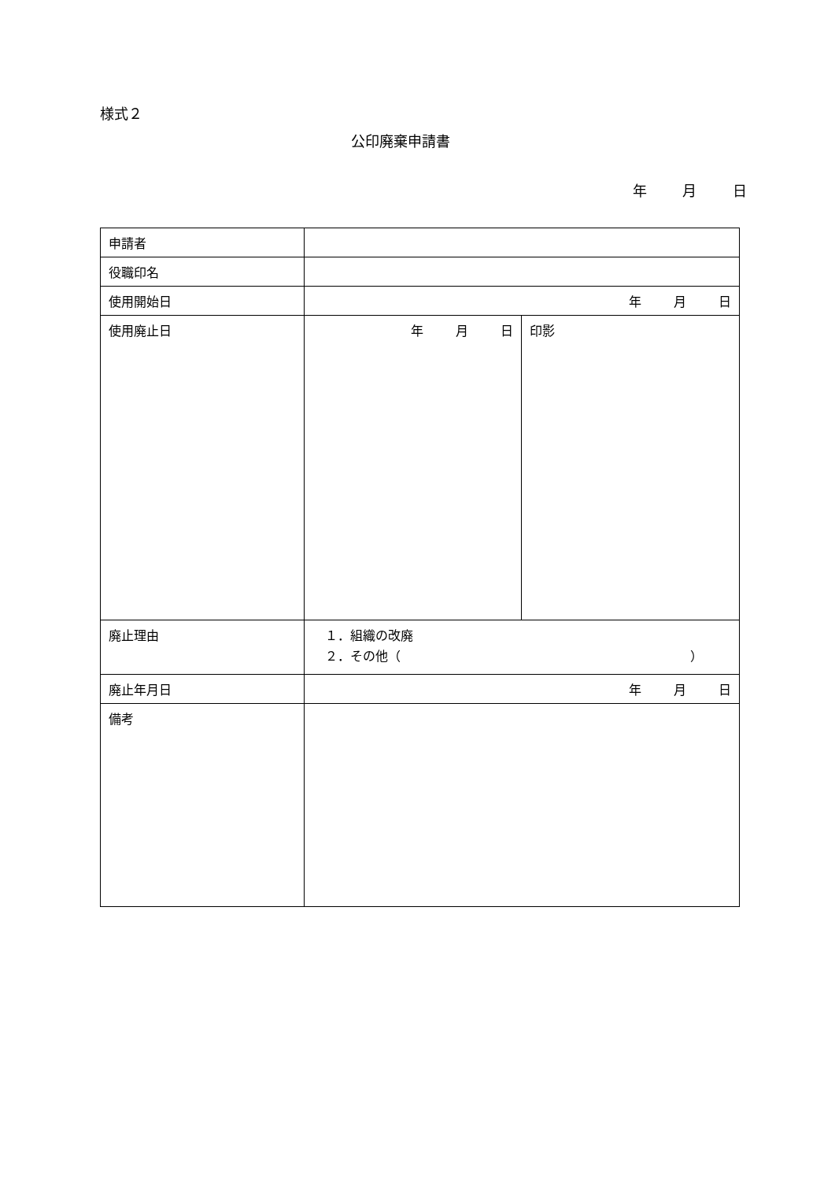様式２
公印廃棄申請書
年 月 日
| 申請者 | | |
| 役職印名 | | |
| 使用開始日 | 年 月 日 | |
| 使用廃止日 | 年 月 日 | 印影 |
| 廃止理由 | １．組織の改廃 ２．その他（ ） | |
| 廃止年月日 | 年 月 日 | |
| 備考 | | |